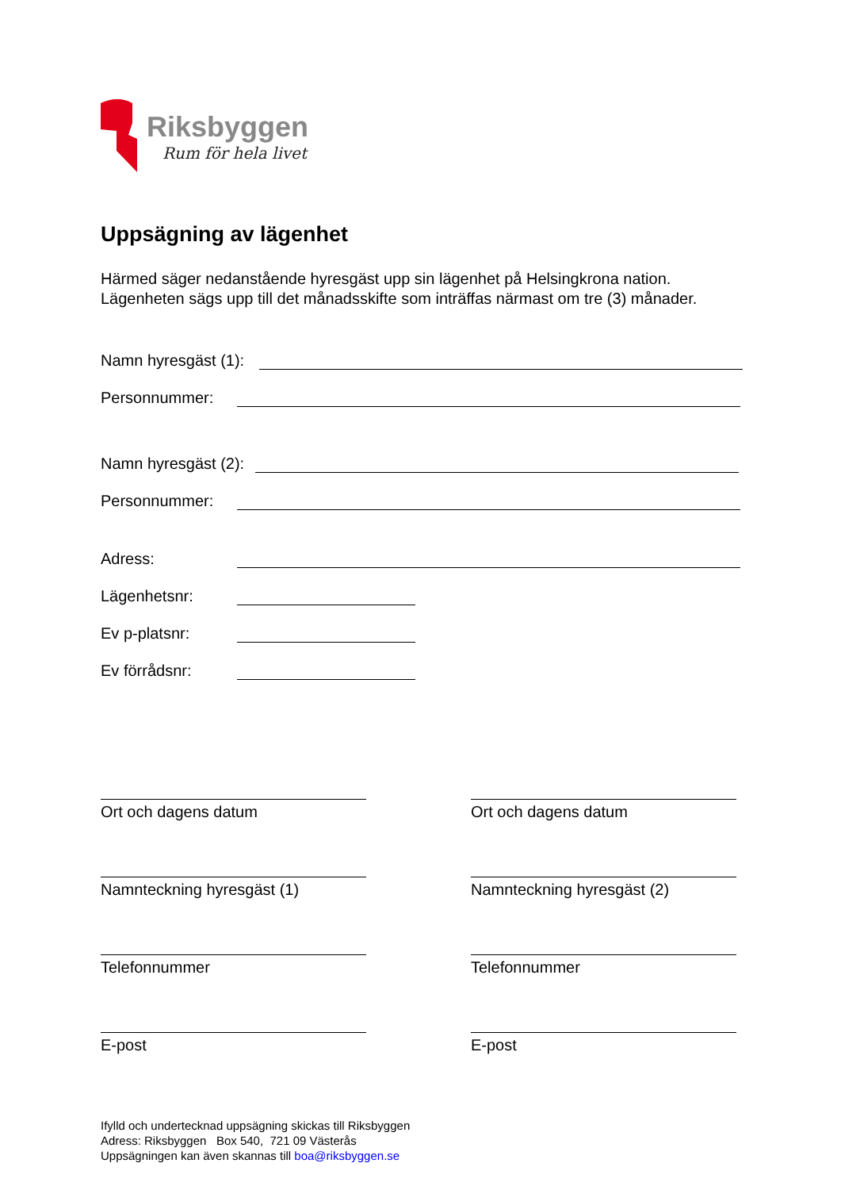Riksbyggen
Rum för hela livet
Uppsägning av lägenhet
Härmed säger nedanstående hyresgäst upp sin lägenhet på Helsingkrona nation.
Lägenheten sägs upp till det månadsskifte som inträffas närmast om tre (3) månader.
Namn hyresgäst (1):
Personnummer:
Namn hyresgäst (2):
Personnummer:
Adress:
Lägenhetsnr:
Ev p-platsnr:
Ev förrådsnr:
Ort och dagens datum
Namnteckning hyresgäst (1)
Telefonnummer
E-post
Ort och dagens datum
Namnteckning hyresgäst (2)
Telefonnummer
E-post
Ifylld och undertecknad uppsägning skickas till Riksbyggen
Adress: Riksbyggen Box 540, 721 09 Västerås
Uppsägningen kan även skannas till boa@riksbyggen.se